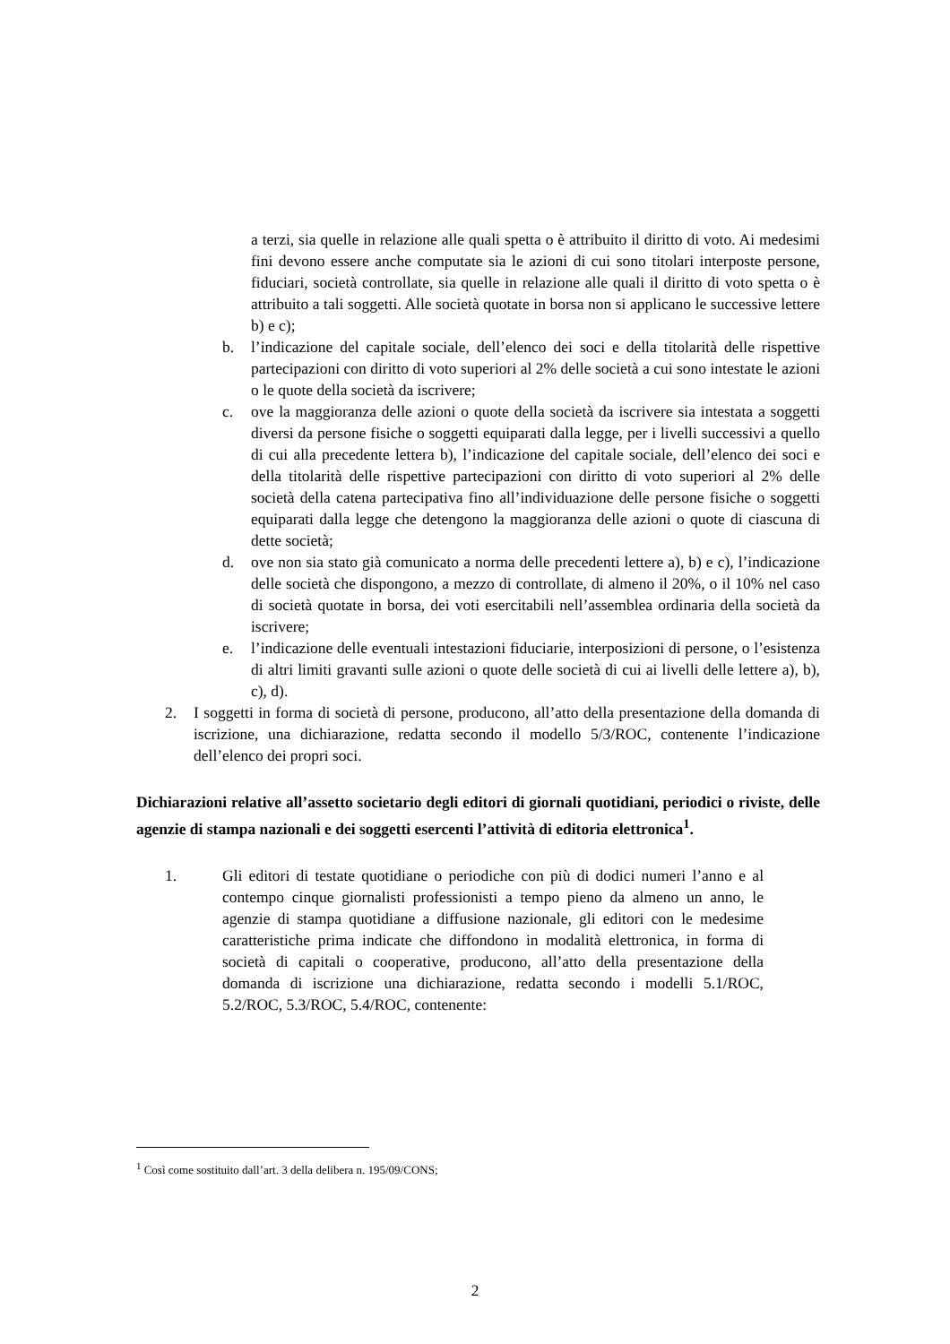a terzi, sia quelle in relazione alle quali spetta o è attribuito il diritto di voto. Ai medesimi fini devono essere anche computate sia le azioni di cui sono titolari interposte persone, fiduciari, società controllate, sia quelle in relazione alle quali il diritto di voto spetta o è attribuito a tali soggetti. Alle società quotate in borsa non si applicano le successive lettere b) e c);
b. l’indicazione del capitale sociale, dell’elenco dei soci e della titolarità delle rispettive partecipazioni con diritto di voto superiori al 2% delle società a cui sono intestate le azioni o le quote della società da iscrivere;
c. ove la maggioranza delle azioni o quote della società da iscrivere sia intestata a soggetti diversi da persone fisiche o soggetti equiparati dalla legge, per i livelli successivi a quello di cui alla precedente lettera b), l’indicazione del capitale sociale, dell’elenco dei soci e della titolarità delle rispettive partecipazioni con diritto di voto superiori al 2% delle società della catena partecipativa fino all’individuazione delle persone fisiche o soggetti equiparati dalla legge che detengono la maggioranza delle azioni o quote di ciascuna di dette società;
d. ove non sia stato già comunicato a norma delle precedenti lettere a), b) e c), l’indicazione delle società che dispongono, a mezzo di controllate, di almeno il 20%, o il 10% nel caso di società quotate in borsa, dei voti esercitabili nell’assemblea ordinaria della società da iscrivere;
e. l’indicazione delle eventuali intestazioni fiduciarie, interposizioni di persone, o l’esistenza di altri limiti gravanti sulle azioni o quote delle società di cui ai livelli delle lettere a), b), c), d).
2. I soggetti in forma di società di persone, producono, all’atto della presentazione della domanda di iscrizione, una dichiarazione, redatta secondo il modello 5/3/ROC, contenente l’indicazione dell’elenco dei propri soci.
Dichiarazioni relative all’assetto societario degli editori di giornali quotidiani, periodici o riviste, delle agenzie di stampa nazionali e dei soggetti esercenti l’attività di editoria elettronica<sup>1</sup>.
1. Gli editori di testate quotidiane o periodiche con più di dodici numeri l’anno e al contempo cinque giornalisti professionisti a tempo pieno da almeno un anno, le agenzie di stampa quotidiane a diffusione nazionale, gli editori con le medesime caratteristiche prima indicate che diffondono in modalità elettronica, in forma di società di capitali o cooperative, producono, all’atto della presentazione della domanda di iscrizione una dichiarazione, redatta secondo i modelli 5.1/ROC, 5.2/ROC, 5.3/ROC, 5.4/ROC, contenente:
<sup>1</sup> Così come sostituito dall’art. 3 della delibera n. 195/09/CONS;
2